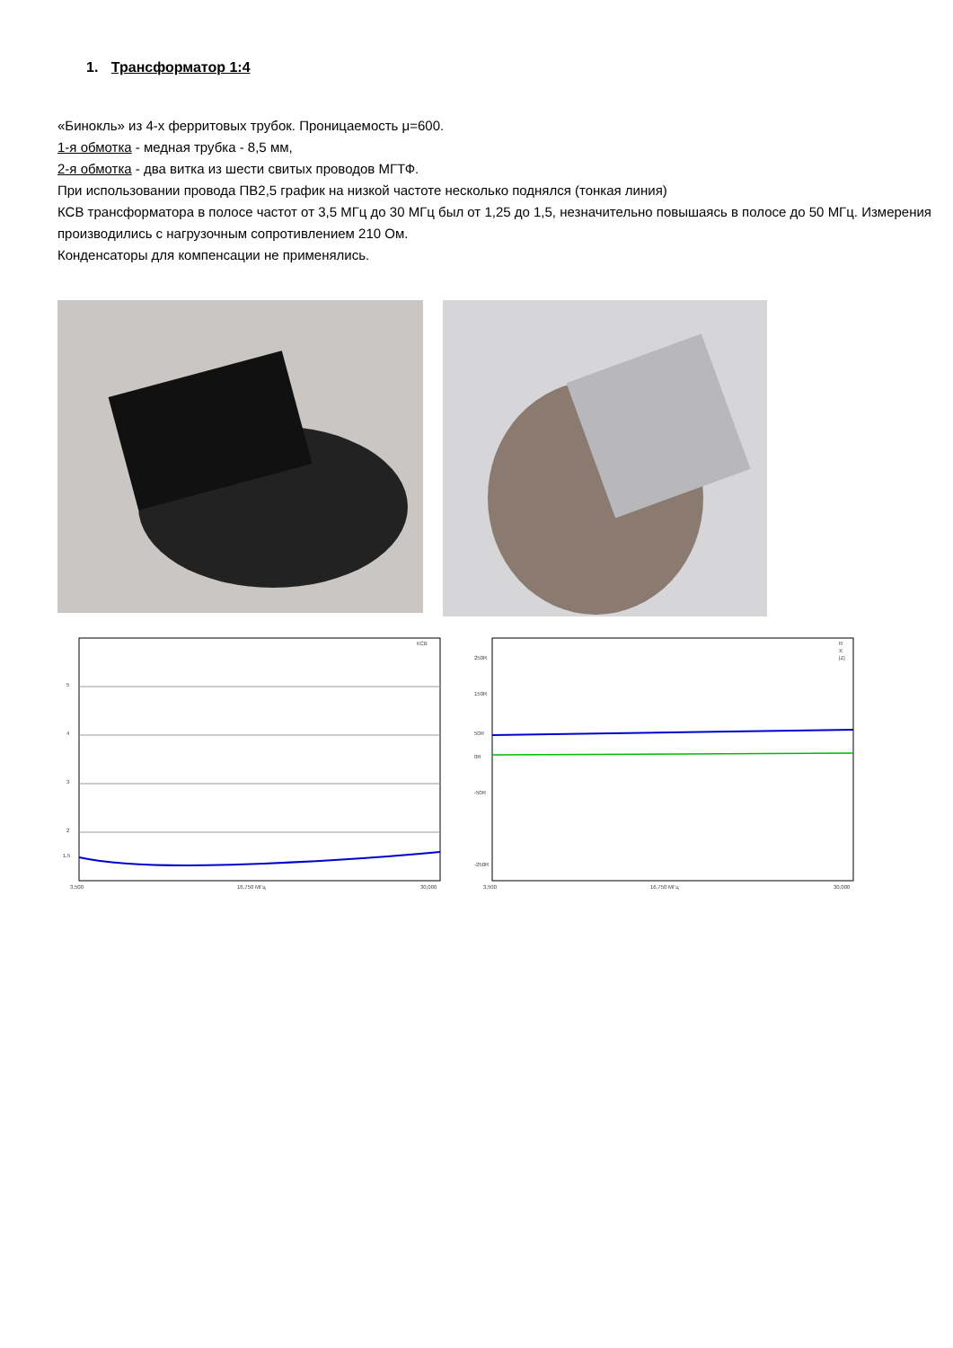1. Трансформатор 1:4
«Бинокль» из 4-х ферритовых трубок. Проницаемость μ=600.
1-я обмотка - медная трубка - 8,5 мм,
2-я обмотка - два витка из шести свитых проводов МГТФ.
При использовании провода ПВ2,5 график на низкой частоте несколько поднялся (тонкая линия)
КСВ трансформатора в полосе частот от 3,5 МГц до 30 МГц был от 1,25 до 1,5, незначительно повышаясь в полосе до 50 МГц. Измерения производились с нагрузочным сопротивлением 210 Ом.
Конденсаторы для компенсации не применялись.
5
4
3
2
1.5
КСВ
3,500
16,750 МГц
30,000
250R
150R
50R
0R
-50R
-250R
R
X
|Z|
3,500
16,750 МГц
30,000